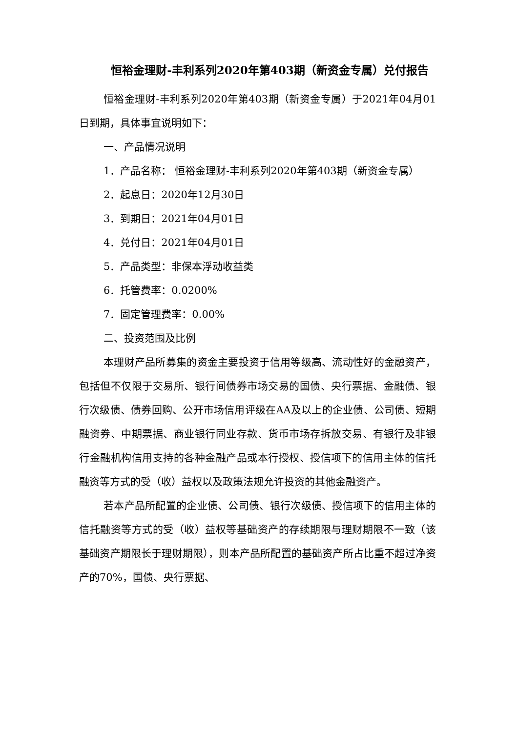恒裕金理财-丰利系列2020年第403期（新资金专属）兑付报告
恒裕金理财-丰利系列2020年第403期（新资金专属）于2021年04月01日到期，具体事宜说明如下：
一、产品情况说明
1．产品名称： 恒裕金理财-丰利系列2020年第403期（新资金专属）
2．起息日：2020年12月30日
3．到期日：2021年04月01日
4．兑付日：2021年04月01日
5．产品类型：非保本浮动收益类
6．托管费率：0.0200%
7．固定管理费率：0.00%
二、投资范围及比例
本理财产品所募集的资金主要投资于信用等级高、流动性好的金融资产，包括但不仅限于交易所、银行间债券市场交易的国债、央行票据、金融债、银行次级债、债券回购、公开市场信用评级在AA及以上的企业债、公司债、短期融资券、中期票据、商业银行同业存款、货币市场存拆放交易、有银行及非银行金融机构信用支持的各种金融产品或本行授权、授信项下的信用主体的信托融资等方式的受（收）益权以及政策法规允许投资的其他金融资产。
若本产品所配置的企业债、公司债、银行次级债、授信项下的信用主体的信托融资等方式的受（收）益权等基础资产的存续期限与理财期限不一致（该基础资产期限长于理财期限），则本产品所配置的基础资产所占比重不超过净资产的70%，国债、央行票据、